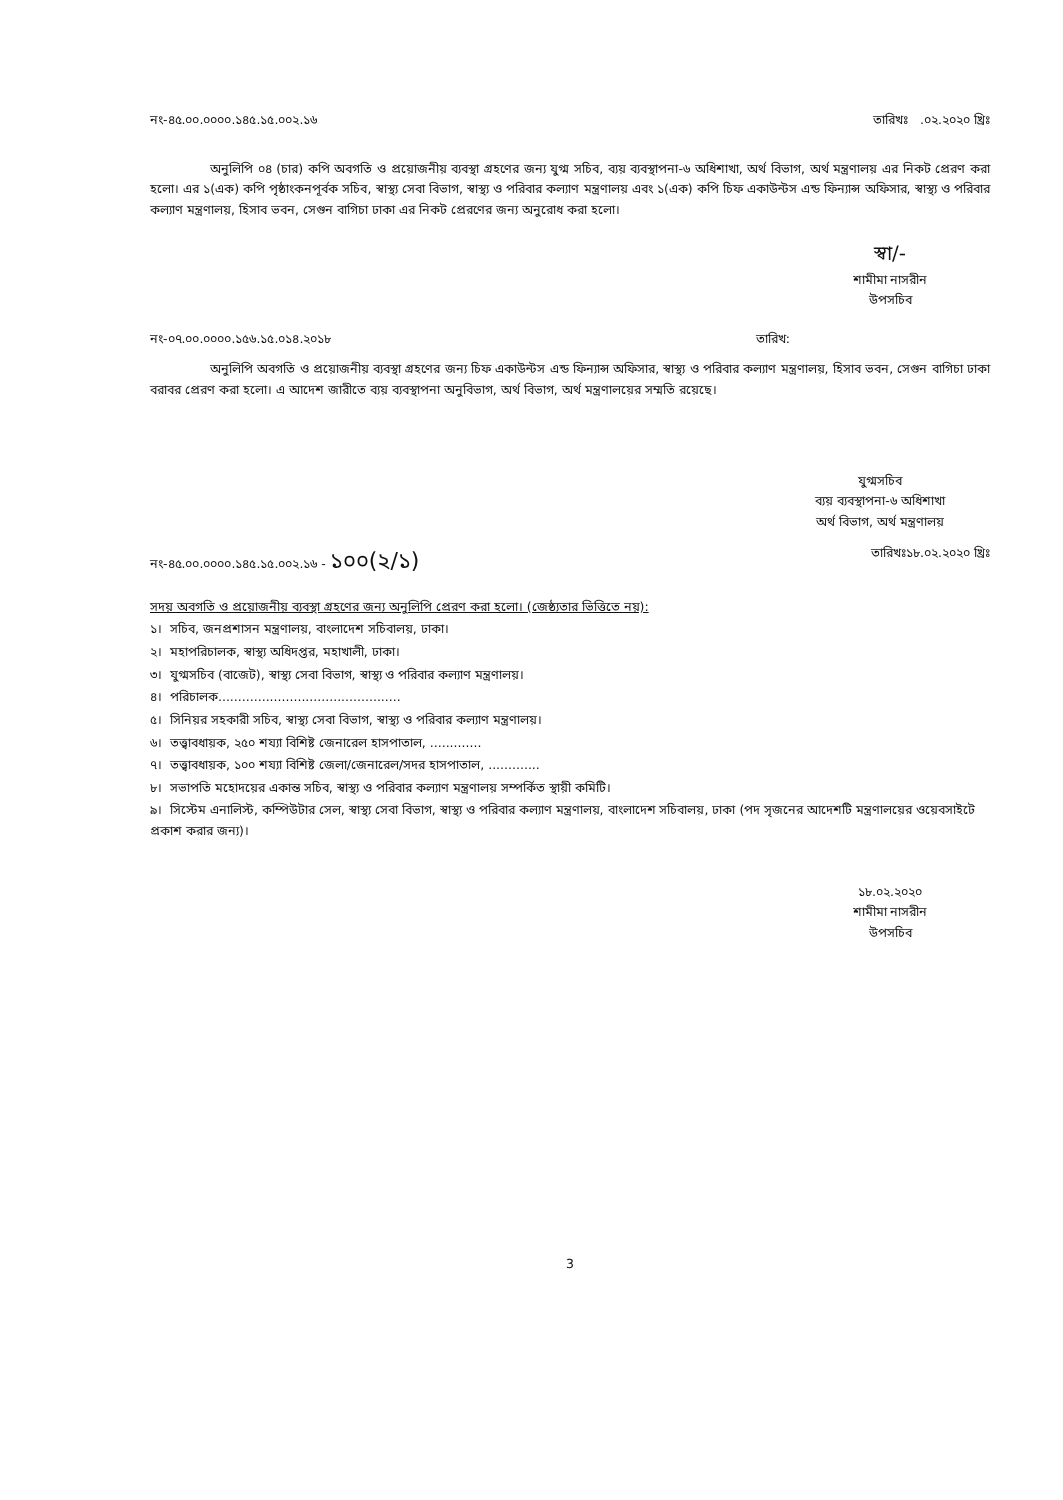নং-৪৫.০০.০০০০.১৪৫.১৫.০০২.১৬ তারিখঃ .০২.২০২০ খ্রিঃ
অনুলিপি ০৪ (চার) কপি অবগতি ও প্রয়োজনীয় ব্যবস্থা গ্রহণের জন্য যুগ্ম সচিব, ব্যয় ব্যবস্থাপনা-৬ অধিশাখা, অর্থ বিভাগ, অর্থ মন্ত্রণালয় এর নিকট প্রেরণ করা হলো। এর ১(এক) কপি পৃষ্ঠাংকনপূর্বক সচিব, স্বাস্থ্য সেবা বিভাগ, স্বাস্থ্য ও পরিবার কল্যাণ মন্ত্রণালয় এবং ১(এক) কপি চিফ একাউন্টস এন্ড ফিন্যান্স অফিসার, স্বাস্থ্য ও পরিবার কল্যাণ মন্ত্রণালয়, হিসাব ভবন, সেগুন বাগিচা ঢাকা এর নিকট প্রেরণের জন্য অনুরোধ করা হলো।
স্বা/-
শামীমা নাসরীন
উপসচিব
নং-০৭.০০.০০০০.১৫৬.১৫.০১৪.২০১৮ তারিখ:
অনুলিপি অবগতি ও প্রয়োজনীয় ব্যবস্থা গ্রহণের জন্য চিফ একাউন্টস এন্ড ফিন্যান্স অফিসার, স্বাস্থ্য ও পরিবার কল্যাণ মন্ত্রণালয়, হিসাব ভবন, সেগুন বাগিচা ঢাকা বরাবর প্রেরণ করা হলো। এ আদেশ জারীতে ব্যয় ব্যবস্থাপনা অনুবিভাগ, অর্থ বিভাগ, অর্থ মন্ত্রণালয়ের সম্মতি রয়েছে।
যুগ্মসচিব
ব্যয় ব্যবস্থাপনা-৬ অধিশাখা
অর্থ বিভাগ, অর্থ মন্ত্রণালয়
নং-৪৫.০০.০০০০.১৪৫.১৫.০০২.১৬ - ১০০(২/১) তারিখঃ১৮.০২.২০২০ খ্রিঃ
সদয় অবগতি ও প্রয়োজনীয় ব্যবস্থা গ্রহণের জন্য অনুলিপি প্রেরণ করা হলো। (জেষ্ঠ্যতার ভিত্তিতে নয়):
১। সচিব, জনপ্রশাসন মন্ত্রণালয়, বাংলাদেশ সচিবালয়, ঢাকা।
২। মহাপরিচালক, স্বাস্থ্য অধিদপ্তর, মহাখালী, ঢাকা।
৩। যুগ্মসচিব (বাজেট), স্বাস্থ্য সেবা বিভাগ, স্বাস্থ্য ও পরিবার কল্যাণ মন্ত্রণালয়।
৪। পরিচালক..............................................
৫। সিনিয়র সহকারী সচিব, স্বাস্থ্য সেবা বিভাগ, স্বাস্থ্য ও পরিবার কল্যাণ মন্ত্রণালয়।
৬। তত্ত্বাবধায়ক, ২৫০ শয্যা বিশিষ্ট জেনারেল হাসপাতাল, .............
৭। তত্ত্বাবধায়ক, ১০০ শয্যা বিশিষ্ট জেলা/জেনারেল/সদর হাসপাতাল, .............
৮। সভাপতি মহোদয়ের একান্ত সচিব, স্বাস্থ্য ও পরিবার কল্যাণ মন্ত্রণালয় সম্পর্কিত স্থায়ী কমিটি।
৯। সিস্টেম এনালিস্ট, কম্পিউটার সেল, স্বাস্থ্য সেবা বিভাগ, স্বাস্থ্য ও পরিবার কল্যাণ মন্ত্রণালয়, বাংলাদেশ সচিবালয়, ঢাকা (পদ সৃজনের আদেশটি মন্ত্রণালয়ের ওয়েবসাইটে প্রকাশ করার জন্য)।
১৮.০২.২০২০
শামীমা নাসরীন
উপসচিব
3